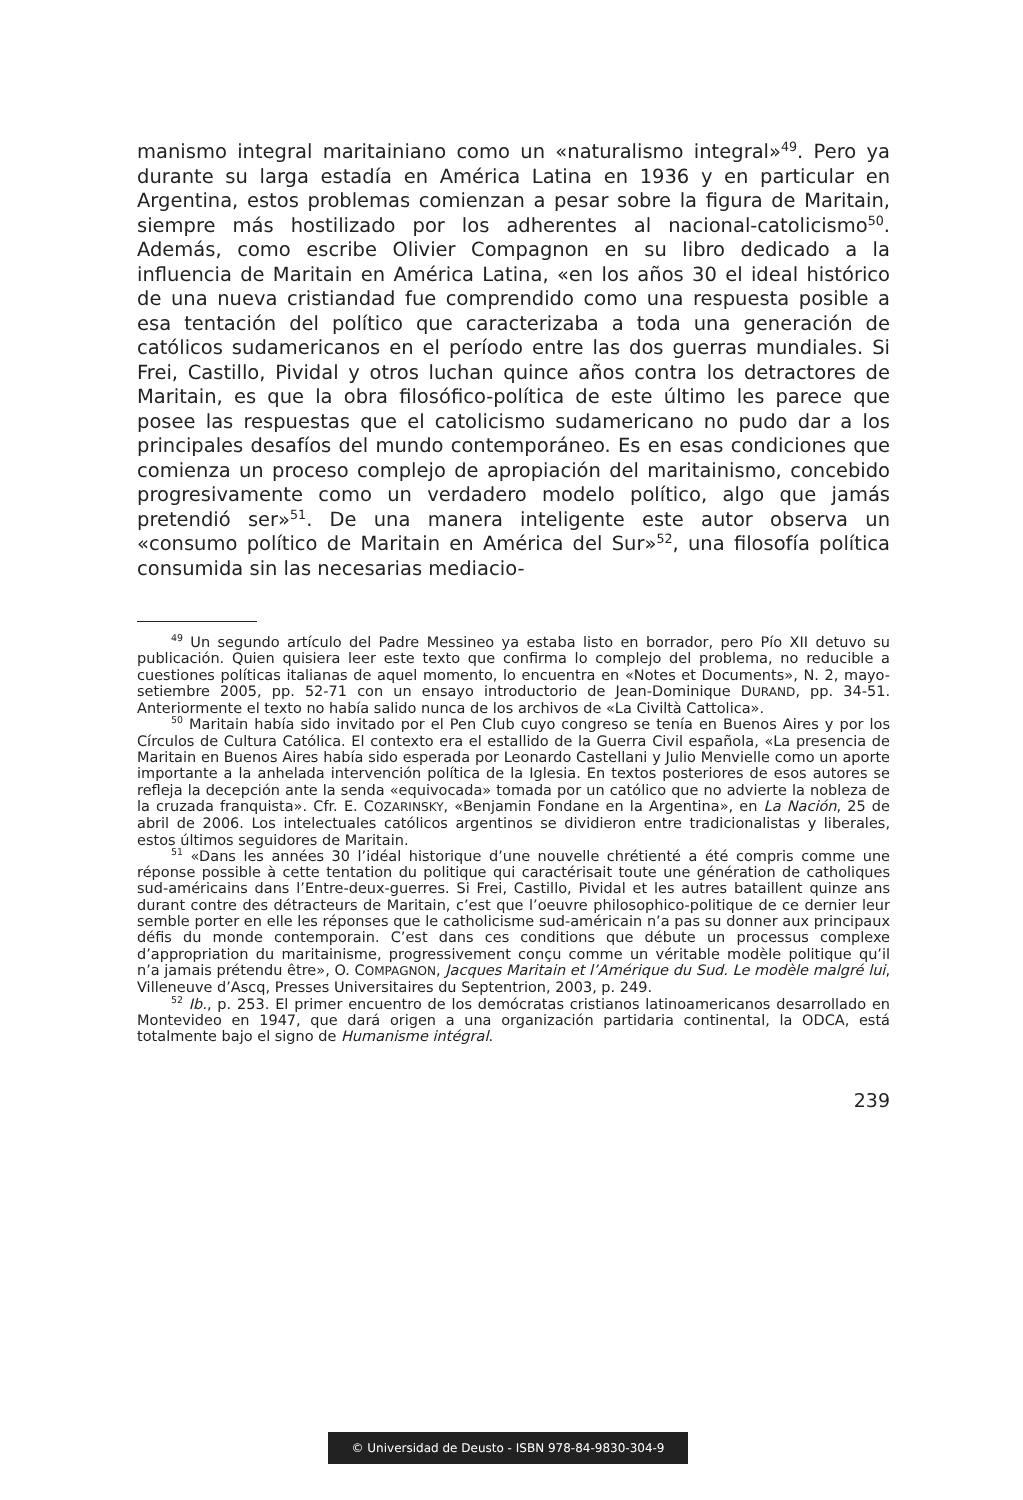manismo integral maritainiano como un «naturalismo integral»<sup>49</sup>. Pero ya durante su larga estadía en América Latina en 1936 y en particular en Argentina, estos problemas comienzan a pesar sobre la figura de Maritain, siempre más hostilizado por los adherentes al nacional-catolicismo<sup>50</sup>. Además, como escribe Olivier Compagnon en su libro dedicado a la influencia de Maritain en América Latina, «en los años 30 el ideal histórico de una nueva cristiandad fue comprendido como una respuesta posible a esa tentación del político que caracterizaba a toda una generación de católicos sudamericanos en el período entre las dos guerras mundiales. Si Frei, Castillo, Pividal y otros luchan quince años contra los detractores de Maritain, es que la obra filosófico-política de este último les parece que posee las respuestas que el catolicismo sudamericano no pudo dar a los principales desafíos del mundo contemporáneo. Es en esas condiciones que comienza un proceso complejo de apropiación del maritainismo, concebido progresivamente como un verdadero modelo político, algo que jamás pretendió ser»<sup>51</sup>. De una manera inteligente este autor observa un «consumo político de Maritain en América del Sur»<sup>52</sup>, una filosofía política consumida sin las necesarias mediacio-
<sup>49</sup> Un segundo artículo del Padre Messineo ya estaba listo en borrador, pero Pío XII detuvo su publicación. Quien quisiera leer este texto que confirma lo complejo del problema, no reducible a cuestiones políticas italianas de aquel momento, lo encuentra en «Notes et Documents», N. 2, mayo-setiembre 2005, pp. 52-71 con un ensayo introductorio de Jean-Dominique DURAND, pp. 34-51. Anteriormente el texto no había salido nunca de los archivos de «La Civiltà Cattolica».
<sup>50</sup> Maritain había sido invitado por el Pen Club cuyo congreso se tenía en Buenos Aires y por los Círculos de Cultura Católica. El contexto era el estallido de la Guerra Civil española, «La presencia de Maritain en Buenos Aires había sido esperada por Leonardo Castellani y Julio Menvielle como un aporte importante a la anhelada intervención política de la Iglesia. En textos posteriores de esos autores se refleja la decepción ante la senda «equivocada» tomada por un católico que no advierte la nobleza de la cruzada franquista». Cfr. E. COZARINSKY, «Benjamin Fondane en la Argentina», en La Nación, 25 de abril de 2006. Los intelectuales católicos argentinos se dividieron entre tradicionalistas y liberales, estos últimos seguidores de Maritain.
<sup>51</sup> «Dans les années 30 l’idéal historique d’une nouvelle chrétienté a été compris comme une réponse possible à cette tentation du politique qui caractérisait toute une génération de catholiques sud-américains dans l’Entre-deux-guerres. Si Frei, Castillo, Pividal et les autres bataillent quinze ans durant contre des détracteurs de Maritain, c’est que l’oeuvre philosophico-politique de ce dernier leur semble porter en elle les réponses que le catholicisme sud-américain n’a pas su donner aux principaux défis du monde contemporain. C’est dans ces conditions que débute un processus complexe d’appropriation du maritainisme, progressivement conçu comme un véritable modèle politique qu’il n’a jamais prétendu être», O. COMPAGNON, Jacques Maritain et l’Amérique du Sud. Le modèle malgré lui, Villeneuve d’Ascq, Presses Universitaires du Septentrion, 2003, p. 249.
<sup>52</sup> Ib., p. 253. El primer encuentro de los demócratas cristianos latinoamericanos desarrollado en Montevideo en 1947, que dará origen a una organización partidaria continental, la ODCA, está totalmente bajo el signo de Humanisme intégral.
239
© Universidad de Deusto - ISBN 978-84-9830-304-9